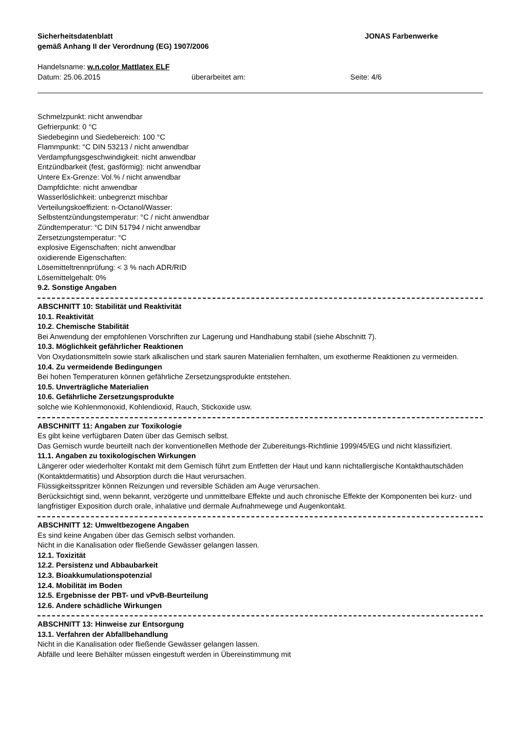Sicherheitsdatenblatt
gemäß Anhang II der Verordnung (EG) 1907/2006
JONAS Farbenwerke
Handelsname: w.n.color Mattlatex ELF
Datum: 25.06.2015 überarbeitet am: Seite: 4/6
Schmelzpunkt: nicht anwendbar
Gefrierpunkt: 0 °C
Siedebeginn und Siedebereich: 100 °C
Flammpunkt: °C DIN 53213 / nicht anwendbar
Verdampfungsgeschwindigkeit: nicht anwendbar
Entzündbarkeit (fest, gasförmig): nicht anwendbar
Untere Ex-Grenze: Vol.% / nicht anwendbar
Dampfdichte: nicht anwendbar
Wasserlöslichkeit: unbegrenzt mischbar
Verteilungskoeffizient: n-Octanol/Wasser:
Selbstentzündungstemperatur: °C / nicht anwendbar
Zündtemperatur: °C DIN 51794 / nicht anwendbar
Zersetzungstemperatur: °C
explosive Eigenschaften: nicht anwendbar
oxidierende Eigenschaften:
Lösemitteltrennprüfung: < 3 % nach ADR/RID
Lösemittelgehalt: 0%
9.2. Sonstige Angaben
ABSCHNITT 10: Stabilität und Reaktivität
10.1. Reaktivität
10.2. Chemische Stabilität
Bei Anwendung der empfohlenen Vorschriften zur Lagerung und Handhabung stabil (siehe Abschnitt 7).
10.3. Möglichkeit gefährlicher Reaktionen
Von Oxydationsmitteln sowie stark alkalischen und stark sauren Materialien fernhalten, um exotherme Reaktionen zu vermeiden.
10.4. Zu vermeidende Bedingungen
Bei hohen Temperaturen können gefährliche Zersetzungsprodukte entstehen.
10.5. Unverträgliche Materialien
10.6. Gefährliche Zersetzungsprodukte
solche wie Kohlenmonoxid, Kohlendioxid, Rauch, Stickoxide usw.
ABSCHNITT 11: Angaben zur Toxikologie
Es gibt keine verfügbaren Daten über das Gemisch selbst.
Das Gemisch wurde beurteilt nach der konventionellen Methode der Zubereitungs-Richtlinie 1999/45/EG und nicht klassifiziert.
11.1. Angaben zu toxikologischen Wirkungen
Längerer oder wiederholter Kontakt mit dem Gemisch führt zum Entfetten der Haut und kann nichtallergische Kontakthautschäden (Kontaktdermatitis) und Absorption durch die Haut verursachen.
Flüssigkeitsspritzer können Reizungen und reversible Schäden am Auge verursachen.
Berücksichtigt sind, wenn bekannt, verzögerte und unmittelbare Effekte und auch chronische Effekte der Komponenten bei kurz- und langfristiger Exposition durch orale, inhalative und dermale Aufnahmewege und Augenkontakt.
ABSCHNITT 12: Umweltbezogene Angaben
Es sind keine Angaben über das Gemisch selbst vorhanden.
Nicht in die Kanalisation oder fließende Gewässer gelangen lassen.
12.1. Toxizität
12.2. Persistenz und Abbaubarkeit
12.3. Bioakkumulationspotenzial
12.4. Mobilität im Boden
12.5. Ergebnisse der PBT- und vPvB-Beurteilung
12.6. Andere schädliche Wirkungen
ABSCHNITT 13: Hinweise zur Entsorgung
13.1. Verfahren der Abfallbehandlung
Nicht in die Kanalisation oder fließende Gewässer gelangen lassen.
Abfälle und leere Behälter müssen eingestuft werden in Übereinstimmung mit